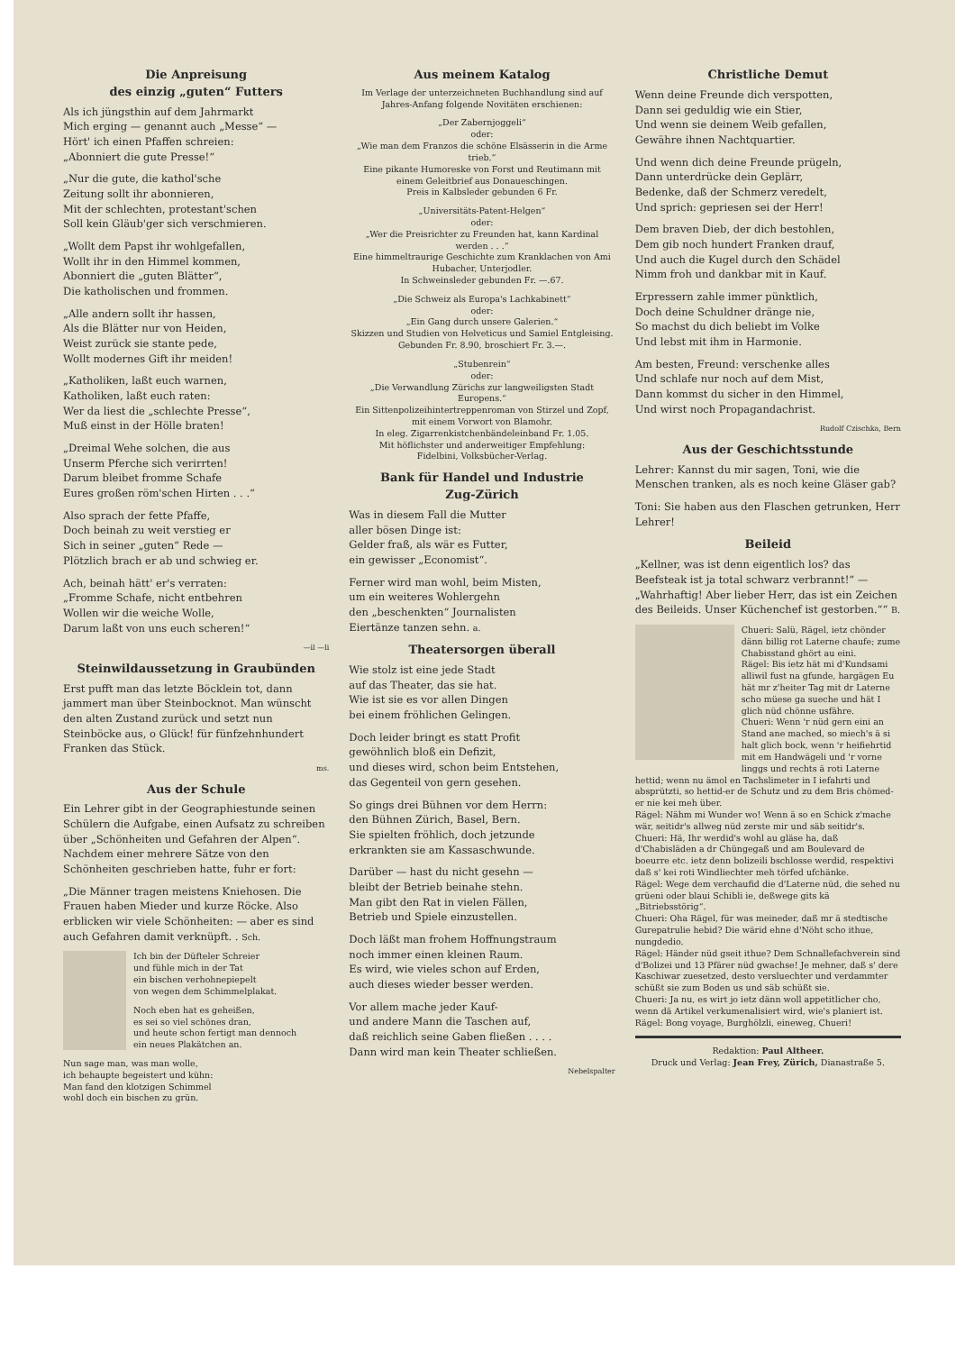Die Anpreisung
des einzig „guten“ Futters
Als ich jüngsthin auf dem Jahrmarkt
Mich erging — genannt auch „Messe“ —
Hört' ich einen Pfaffen schreien:
„Abonniert die gute Presse!“
„Nur die gute, die kathol'sche
Zeitung sollt ihr abonnieren,
Mit der schlechten, protestant'schen
Soll kein Gläub'ger sich verschmieren.
„Wollt dem Papst ihr wohlgefallen,
Wollt ihr in den Himmel kommen,
Abonniert die „guten Blätter“,
Die katholischen und frommen.
„Alle andern sollt ihr hassen,
Als die Blätter nur von Heiden,
Weist zurück sie stante pede,
Wollt modernes Gift ihr meiden!
„Katholiken, laßt euch warnen,
Katholiken, laßt euch raten:
Wer da liest die „schlechte Presse“,
Muß einst in der Hölle braten!
„Dreimal Wehe solchen, die aus
Unserm Pferche sich verirrten!
Darum bleibet fromme Schafe
Eures großen röm'schen Hirten . . .“
Also sprach der fette Pfaffe,
Doch beinah zu weit verstieg er
Sich in seiner „guten“ Rede —
Plötzlich brach er ab und schwieg er.
Ach, beinah hätt' er's verraten:
„Fromme Schafe, nicht entbehren
Wollen wir die weiche Wolle,
Darum laßt von uns euch scheren!“
—il —li
Steinwildaussetzung in Graubünden
Erst pufft man das letzte Böcklein tot, dann jammert man über Steinbocknot. Man wünscht den alten Zustand zurück und setzt nun Steinböcke aus, o Glück! für fünfzehnhundert Franken das Stück.
ms.
Aus der Schule
Ein Lehrer gibt in der Geographiestunde seinen Schülern die Aufgabe, einen Aufsatz zu schreiben über „Schönheiten und Gefahren der Alpen“. Nachdem einer mehrere Sätze von den Schönheiten geschrieben hatte, fuhr er fort:
„Die Männer tragen meistens Kniehosen. Die Frauen haben Mieder und kurze Röcke. Also erblicken wir viele Schönheiten: — aber es sind auch Gefahren damit verknüpft. . Sch.
Ich bin der Düfteler Schreier
und fühle mich in der Tat
ein bischen verhohnepiepelt
von wegen dem Schimmelplakat.
Noch eben hat es geheißen,
es sei so viel schönes dran,
und heute schon fertigt man dennoch
ein neues Plakätchen an.
Nun sage man, was man wolle,
ich behaupte begeistert und kühn:
Man fand den klotzigen Schimmel
wohl doch ein bischen zu grün.
Aus meinem Katalog
Im Verlage der unterzeichneten Buchhandlung sind auf Jahres-Anfang folgende Novitäten erschienen:
„Der Zabernjoggeli“
oder:
„Wie man dem Franzos die schöne Elsässerin in die Arme trieb.“
Eine pikante Humoreske von Forst und Reutimann mit einem Geleitbrief aus Donaueschingen.
Preis in Kalbsleder gebunden 6 Fr.
„Universitäts-Patent-Helgen“
oder:
„Wer die Preisrichter zu Freunden hat, kann Kardinal werden . . .“
Eine himmeltraurige Geschichte zum Kranklachen von Ami Hubacher, Unterjodler.
In Schweinsleder gebunden Fr. —.67.
„Die Schweiz als Europa's Lachkabinett“
oder:
„Ein Gang durch unsere Galerien.“
Skizzen und Studien von Helveticus und Samiel Entgleising.
Gebunden Fr. 8.90, broschiert Fr. 3.—.
„Stubenrein“
oder:
„Die Verwandlung Zürichs zur langweiligsten Stadt Europens.“
Ein Sittenpolizeihintertreppenroman von Stirzel und Zopf, mit einem Vorwort von Blamohr.
In eleg. Zigarrenkistchenbändeleinband Fr. 1.05.
Mit höflichster und anderweitiger Empfehlung:
Fidelbini, Volksbücher-Verlag.
Bank für Handel und Industrie
Zug-Zürich
Was in diesem Fall die Mutter
aller bösen Dinge ist:
Gelder fraß, als wär es Futter,
ein gewisser „Economist“.
Ferner wird man wohl, beim Misten,
um ein weiteres Wohlergehn
den „beschenkten“ Journalisten
Eiertänze tanzen sehn. a.
Theatersorgen überall
Wie stolz ist eine jede Stadt
auf das Theater, das sie hat.
Wie ist sie es vor allen Dingen
bei einem fröhlichen Gelingen.
Doch leider bringt es statt Profit
gewöhnlich bloß ein Defizit,
und dieses wird, schon beim Entstehen,
das Gegenteil von gern gesehen.
So gings drei Bühnen vor dem Herrn:
den Bühnen Zürich, Basel, Bern.
Sie spielten fröhlich, doch jetzunde
erkrankten sie am Kassaschwunde.
Darüber — hast du nicht gesehn —
bleibt der Betrieb beinahe stehn.
Man gibt den Rat in vielen Fällen,
Betrieb und Spiele einzustellen.
Doch läßt man frohem Hoffnungstraum
noch immer einen kleinen Raum.
Es wird, wie vieles schon auf Erden,
auch dieses wieder besser werden.
Vor allem mache jeder Kauf-
und andere Mann die Taschen auf,
daß reichlich seine Gaben fließen . . . .
Dann wird man kein Theater schließen.
Nebelspalter
Christliche Demut
Wenn deine Freunde dich verspotten,
Dann sei geduldig wie ein Stier,
Und wenn sie deinem Weib gefallen,
Gewähre ihnen Nachtquartier.
Und wenn dich deine Freunde prügeln,
Dann unterdrücke dein Geplärr,
Bedenke, daß der Schmerz veredelt,
Und sprich: gepriesen sei der Herr!
Dem braven Dieb, der dich bestohlen,
Dem gib noch hundert Franken drauf,
Und auch die Kugel durch den Schädel
Nimm froh und dankbar mit in Kauf.
Erpressern zahle immer pünktlich,
Doch deine Schuldner dränge nie,
So machst du dich beliebt im Volke
Und lebst mit ihm in Harmonie.
Am besten, Freund: verschenke alles
Und schlafe nur noch auf dem Mist,
Dann kommst du sicher in den Himmel,
Und wirst noch Propagandachrist.
Rudolf Czischka, Bern
Aus der Geschichtsstunde
Lehrer: Kannst du mir sagen, Toni, wie die Menschen tranken, als es noch keine Gläser gab?
Toni: Sie haben aus den Flaschen getrunken, Herr Lehrer!
Beileid
„Kellner, was ist denn eigentlich los? das Beefsteak ist ja total schwarz verbrannt!“ — „Wahrhaftig! Aber lieber Herr, das ist ein Zeichen des Beileids. Unser Küchenchef ist gestorben.““ B.
Chueri: Salü, Rägel, ietz chönder dänn billig rot Laterne chaufe; zume Chabisstand ghört au eini.
Rägel: Bis ietz hät mi d'Kundsami alliwil fust na gfunde, hargägen Eu hät mr z'heiter Tag mit dr Laterne scho müese ga sueche und hät I glich nüd chönne usfähre.
Chueri: Wenn 'r nüd gern eini an Stand ane mached, so miech's ä si halt glich bock, wenn 'r heifiehrtid mit em Handwägeli und 'r vorne linggs und rechts ä roti Laterne hettid; wenn nu ämol en Tachslimeter in I iefahrti und absprützti, so hettid-er de Schutz und zu dem Bris chömed-er nie kei meh über.
Rägel: Nähm mi Wunder wo! Wenn ä so en Schick z'mache wär, seitidr's allweg nüd zerste mir und säb seitidr's.
Chueri: Hä, Ihr werdid's wohl au gläse ha, daß d'Chabisläden a dr Chüngegaß und am Boulevard de boeurre etc. ietz denn bolizeili bschlosse werdid, respektivi daß s' kei roti Windliechter meh törfed ufchänke.
Rägel: Wege dem verchaufid die d'Laterne nüd, die sehed nu grüeni oder blaui Schibli ie, deßwege gits kä „Bitriebsstörig“.
Chueri: Oha Rägel, für was meineder, daß mr ä stedtische Gurepatrulie hebid? Die wärid ehne d'Nöht scho ithue, nungdedio.
Rägel: Händer nüd gseit ithue? Dem Schnallefachverein sind d'Bolizei und 13 Pfärer nüd gwachse! Je mehner, daß s' dere Kaschiwar zuesetzed, desto versluechter und verdammter schüßt sie zum Boden us und säb schüßt sie.
Chueri: Ja nu, es wirt jo ietz dänn woll appetitlicher cho, wenn dä Artikel verkumenalisiert wird, wie's planiert ist.
Rägel: Bong voyage, Burghölzli, eineweg, Chueri!
Redaktion: Paul Altheer.
Druck und Verlag: Jean Frey, Zürich, Dianastraße 5.